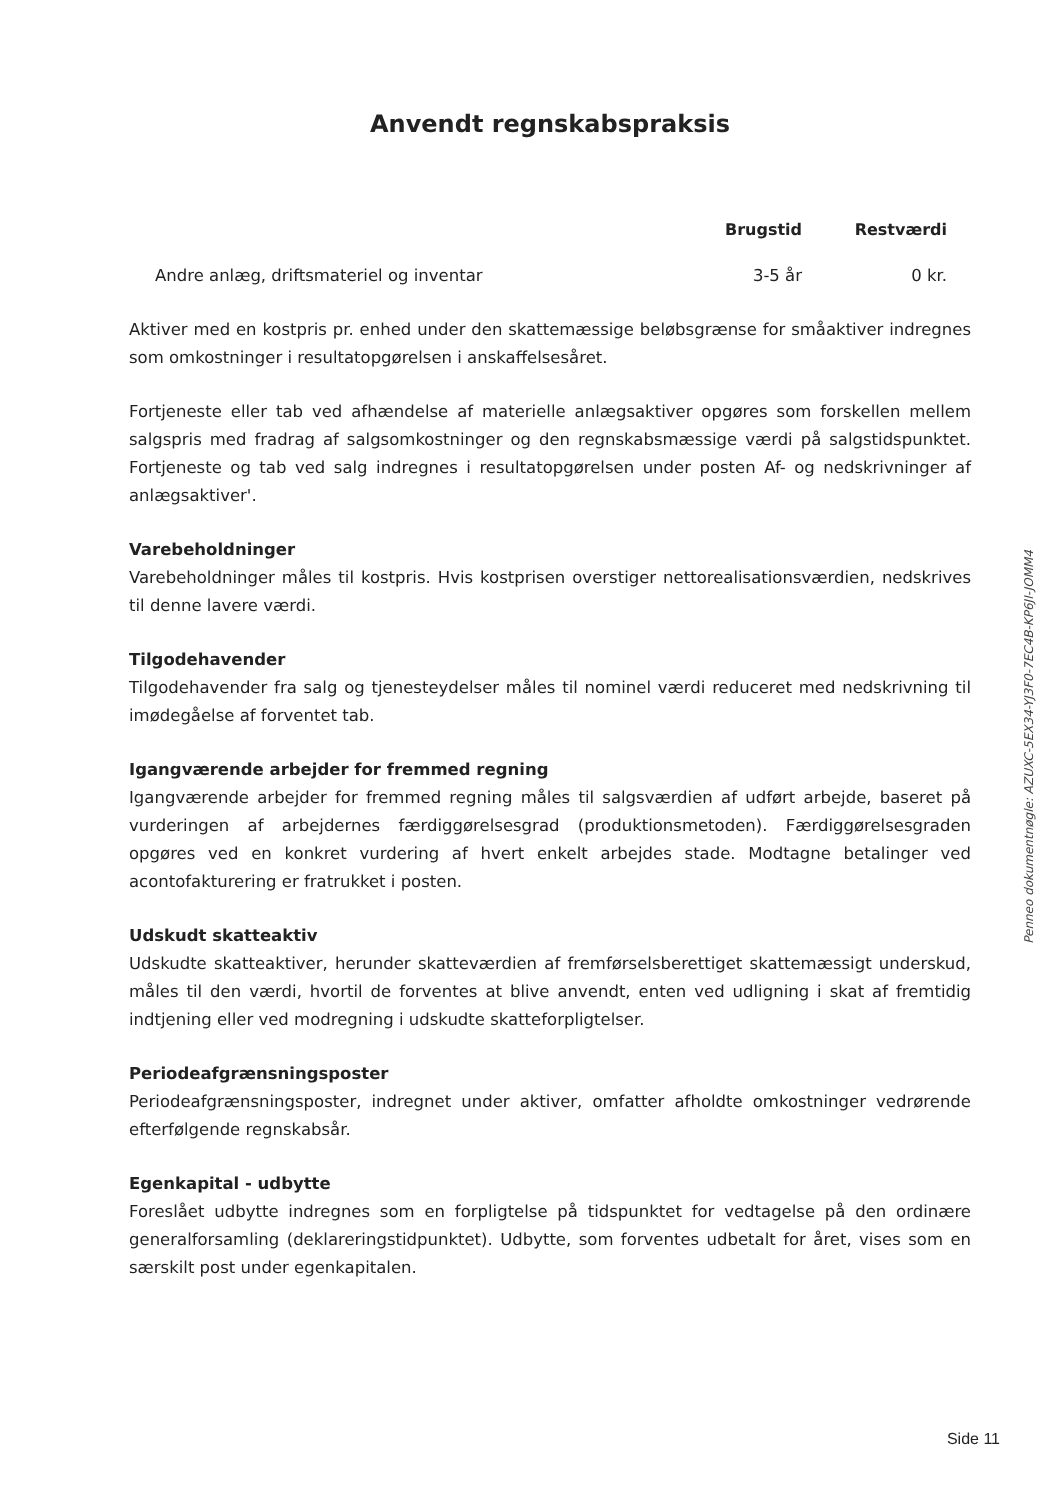Anvendt regnskabspraksis
| | Brugstid | Restværdi |
| --- | --- | --- |
| Andre anlæg, driftsmateriel og inventar | 3-5 år | 0 kr. |
Aktiver med en kostpris pr. enhed under den skattemæssige beløbsgrænse for småaktiver indregnes som omkostninger i resultatopgørelsen i anskaffelsesåret.
Fortjeneste eller tab ved afhændelse af materielle anlægsaktiver opgøres som forskellen mellem salgspris med fradrag af salgsomkostninger og den regnskabsmæssige værdi på salgstidspunktet. Fortjeneste og tab ved salg indregnes i resultatopgørelsen under posten Af- og nedskrivninger af anlægsaktiver'.
Varebeholdninger
Varebeholdninger måles til kostpris. Hvis kostprisen overstiger nettorealisationsværdien, nedskrives til denne lavere værdi.
Tilgodehavender
Tilgodehavender fra salg og tjenesteydelser måles til nominel værdi reduceret med nedskrivning til imødegåelse af forventet tab.
Igangværende arbejder for fremmed regning
Igangværende arbejder for fremmed regning måles til salgsværdien af udført arbejde, baseret på vurderingen af arbejdernes færdiggørelsesgrad (produktionsmetoden). Færdiggørelsesgraden opgøres ved en konkret vurdering af hvert enkelt arbejdes stade. Modtagne betalinger ved acontofakturering er fratrukket i posten.
Udskudt skatteaktiv
Udskudte skatteaktiver, herunder skatteværdien af fremførselsberettiget skattemæssigt underskud, måles til den værdi, hvortil de forventes at blive anvendt, enten ved udligning i skat af fremtidig indtjening eller ved modregning i udskudte skatteforpligtelser.
Periodeafgrænsningsposter
Periodeafgrænsningsposter, indregnet under aktiver, omfatter afholdte omkostninger vedrørende efterfølgende regnskabsår.
Egenkapital - udbytte
Foreslået udbytte indregnes som en forpligtelse på tidspunktet for vedtagelse på den ordinære generalforsamling (deklareringstidpunktet). Udbytte, som forventes udbetalt for året, vises som en særskilt post under egenkapitalen.
Penneo dokumentnøgle: AZUXC-5EX34-YJ3F0-7EC4B-KP6JI-JOMM4
Side 11